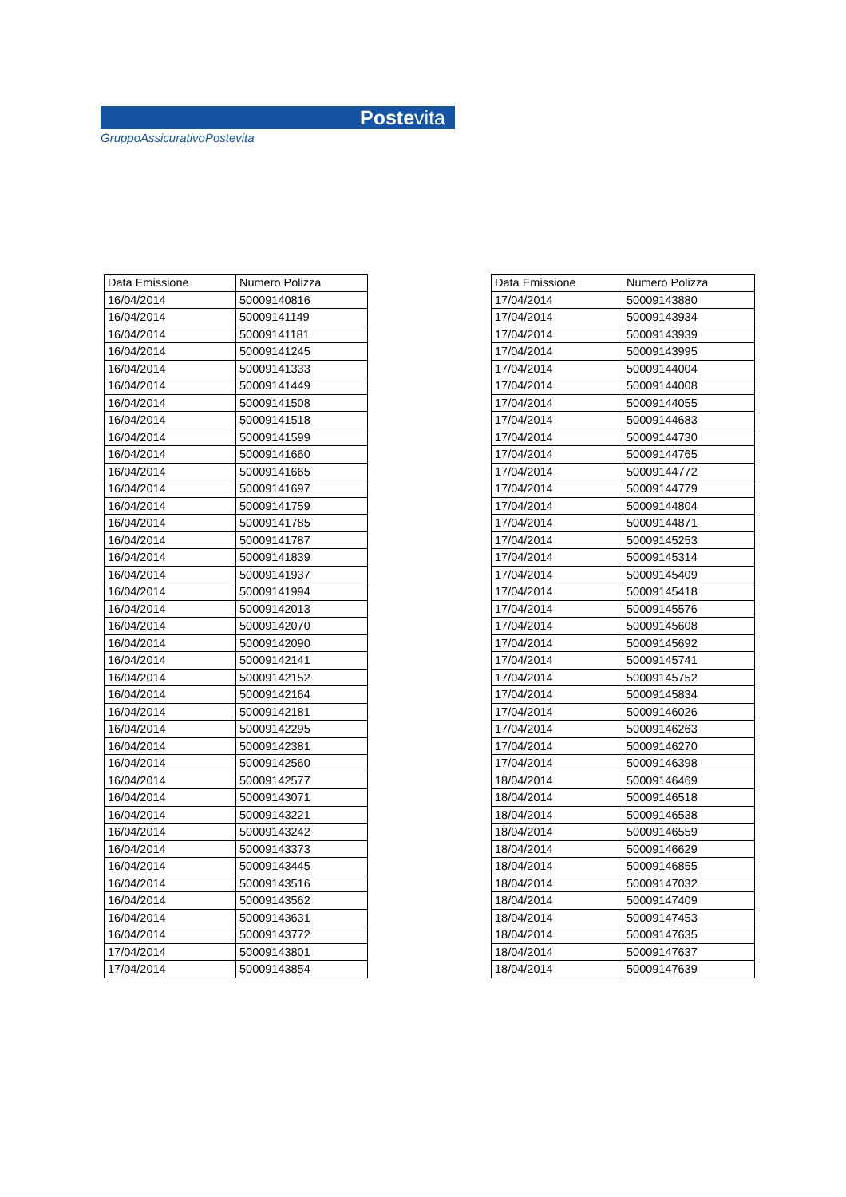Postevita
GruppoAssicurativoPostevita
| Data Emissione | Numero Polizza |
| --- | --- |
| 16/04/2014 | 50009140816 |
| 16/04/2014 | 50009141149 |
| 16/04/2014 | 50009141181 |
| 16/04/2014 | 50009141245 |
| 16/04/2014 | 50009141333 |
| 16/04/2014 | 50009141449 |
| 16/04/2014 | 50009141508 |
| 16/04/2014 | 50009141518 |
| 16/04/2014 | 50009141599 |
| 16/04/2014 | 50009141660 |
| 16/04/2014 | 50009141665 |
| 16/04/2014 | 50009141697 |
| 16/04/2014 | 50009141759 |
| 16/04/2014 | 50009141785 |
| 16/04/2014 | 50009141787 |
| 16/04/2014 | 50009141839 |
| 16/04/2014 | 50009141937 |
| 16/04/2014 | 50009141994 |
| 16/04/2014 | 50009142013 |
| 16/04/2014 | 50009142070 |
| 16/04/2014 | 50009142090 |
| 16/04/2014 | 50009142141 |
| 16/04/2014 | 50009142152 |
| 16/04/2014 | 50009142164 |
| 16/04/2014 | 50009142181 |
| 16/04/2014 | 50009142295 |
| 16/04/2014 | 50009142381 |
| 16/04/2014 | 50009142560 |
| 16/04/2014 | 50009142577 |
| 16/04/2014 | 50009143071 |
| 16/04/2014 | 50009143221 |
| 16/04/2014 | 50009143242 |
| 16/04/2014 | 50009143373 |
| 16/04/2014 | 50009143445 |
| 16/04/2014 | 50009143516 |
| 16/04/2014 | 50009143562 |
| 16/04/2014 | 50009143631 |
| 16/04/2014 | 50009143772 |
| 17/04/2014 | 50009143801 |
| 17/04/2014 | 50009143854 |
| Data Emissione | Numero Polizza |
| --- | --- |
| 17/04/2014 | 50009143880 |
| 17/04/2014 | 50009143934 |
| 17/04/2014 | 50009143939 |
| 17/04/2014 | 50009143995 |
| 17/04/2014 | 50009144004 |
| 17/04/2014 | 50009144008 |
| 17/04/2014 | 50009144055 |
| 17/04/2014 | 50009144683 |
| 17/04/2014 | 50009144730 |
| 17/04/2014 | 50009144765 |
| 17/04/2014 | 50009144772 |
| 17/04/2014 | 50009144779 |
| 17/04/2014 | 50009144804 |
| 17/04/2014 | 50009144871 |
| 17/04/2014 | 50009145253 |
| 17/04/2014 | 50009145314 |
| 17/04/2014 | 50009145409 |
| 17/04/2014 | 50009145418 |
| 17/04/2014 | 50009145576 |
| 17/04/2014 | 50009145608 |
| 17/04/2014 | 50009145692 |
| 17/04/2014 | 50009145741 |
| 17/04/2014 | 50009145752 |
| 17/04/2014 | 50009145834 |
| 17/04/2014 | 50009146026 |
| 17/04/2014 | 50009146263 |
| 17/04/2014 | 50009146270 |
| 17/04/2014 | 50009146398 |
| 18/04/2014 | 50009146469 |
| 18/04/2014 | 50009146518 |
| 18/04/2014 | 50009146538 |
| 18/04/2014 | 50009146559 |
| 18/04/2014 | 50009146629 |
| 18/04/2014 | 50009146855 |
| 18/04/2014 | 50009147032 |
| 18/04/2014 | 50009147409 |
| 18/04/2014 | 50009147453 |
| 18/04/2014 | 50009147635 |
| 18/04/2014 | 50009147637 |
| 18/04/2014 | 50009147639 |